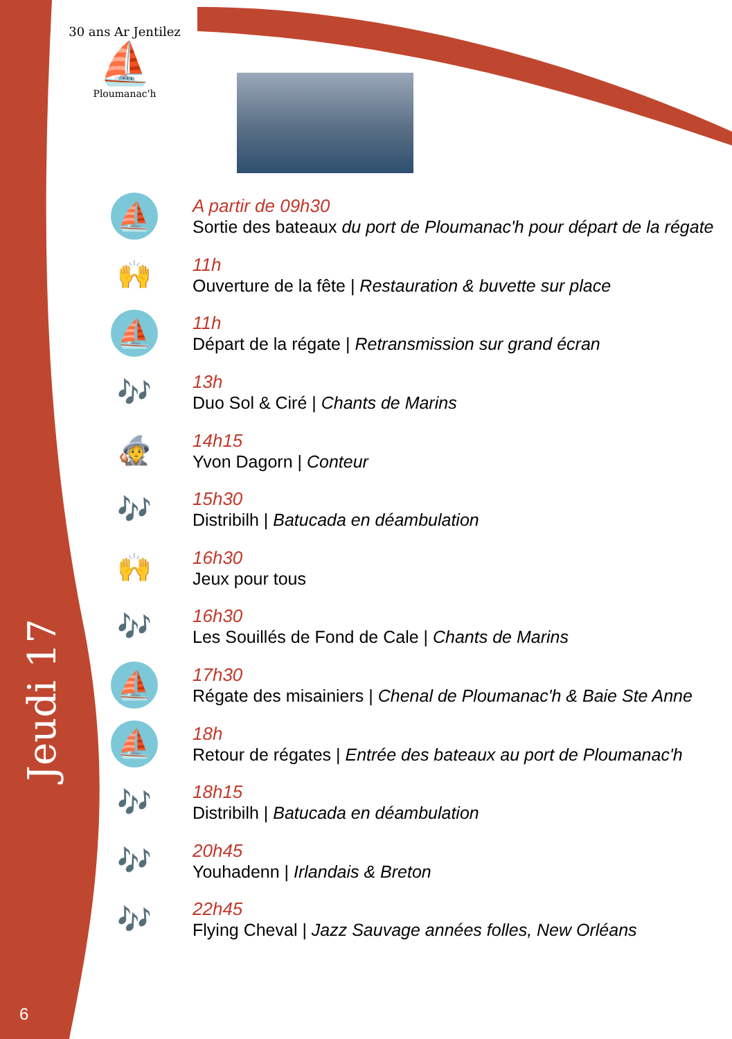30 ans Ar Jentilez
⛵
Ploumanac'h
Jeudi 17
6
⛵
A partir de 09h30
Sortie des bateaux du port de Ploumanac'h pour départ de la régate
🙌
11h
Ouverture de la fête | Restauration & buvette sur place
⛵
11h
Départ de la régate | Retransmission sur grand écran
🎶
13h
Duo Sol & Ciré | Chants de Marins
🧙
14h15
Yvon Dagorn | Conteur
🎶
15h30
Distribilh | Batucada en déambulation
🙌
16h30
Jeux pour tous
🎶
16h30
Les Souillés de Fond de Cale | Chants de Marins
⛵
17h30
Régate des misainiers | Chenal de Ploumanac'h & Baie Ste Anne
⛵
18h
Retour de régates | Entrée des bateaux au port de Ploumanac'h
🎶
18h15
Distribilh | Batucada en déambulation
🎶
20h45
Youhadenn | Irlandais & Breton
🎶
22h45
Flying Cheval | Jazz Sauvage années folles, New Orléans